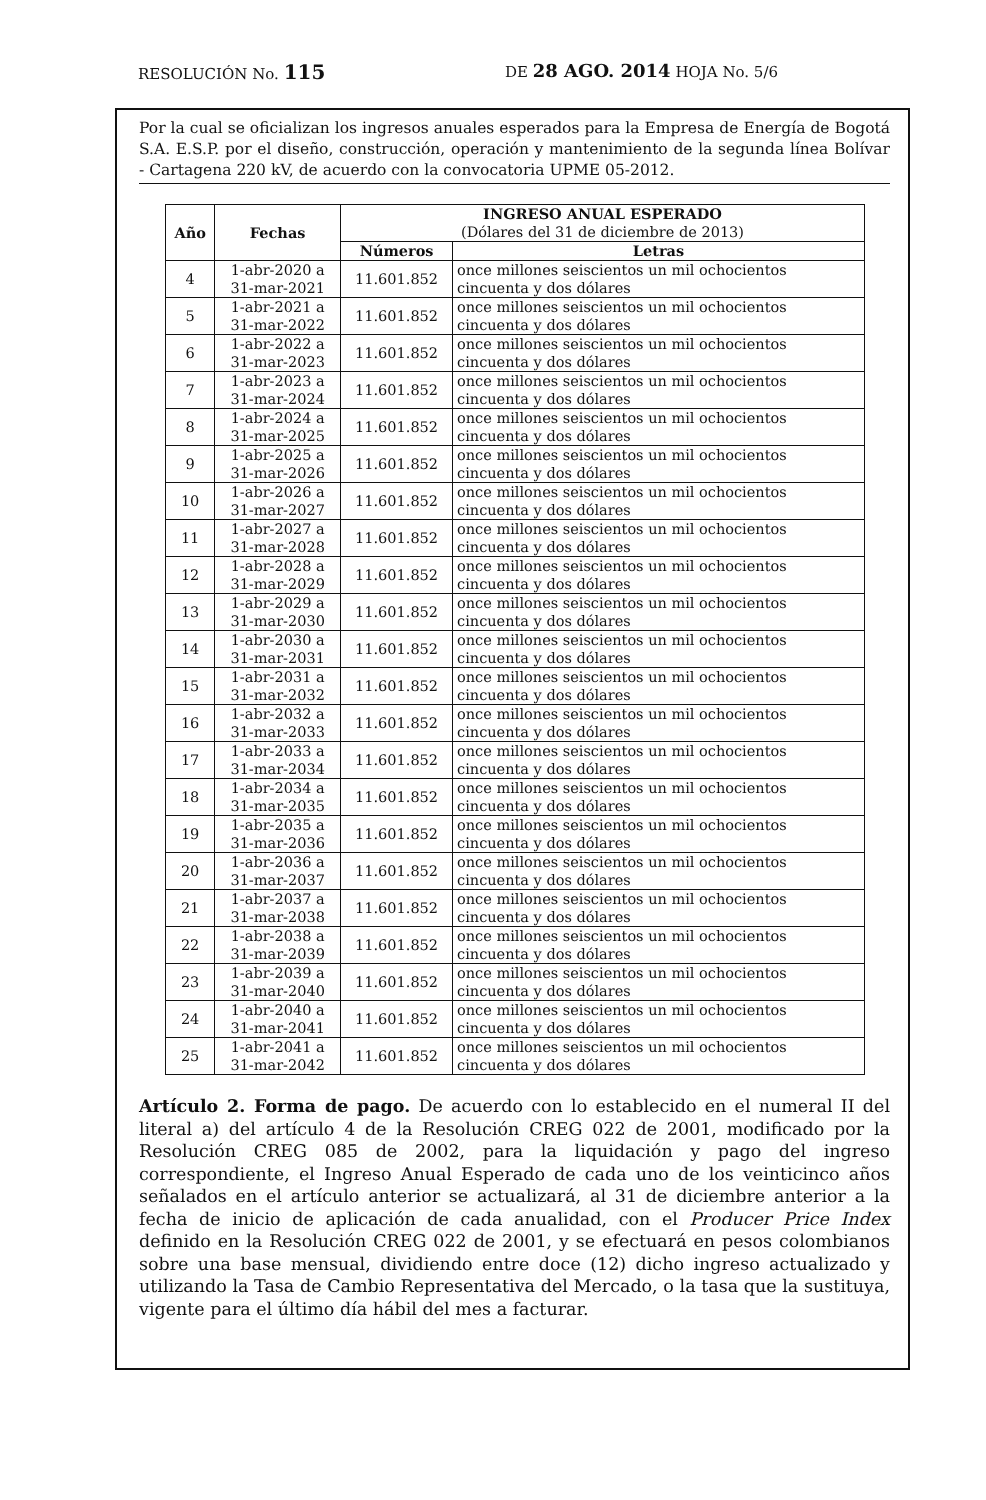RESOLUCIÓN No. 115 DE 28 AGO. 2014 HOJA No. 5/6
Por la cual se oficializan los ingresos anuales esperados para la Empresa de Energía de Bogotá S.A. E.S.P. por el diseño, construcción, operación y mantenimiento de la segunda línea Bolívar - Cartagena 220 kV, de acuerdo con la convocatoria UPME 05-2012.
| Año | Fechas | INGRESO ANUAL ESPERADO (Dólares del 31 de diciembre de 2013) | |
| --- | --- | --- | --- |
| | | Números | Letras |
| 4 | 1-abr-2020 a 31-mar-2021 | 11.601.852 | once millones seiscientos un mil ochocientos cincuenta y dos dólares |
| 5 | 1-abr-2021 a 31-mar-2022 | 11.601.852 | once millones seiscientos un mil ochocientos cincuenta y dos dólares |
| 6 | 1-abr-2022 a 31-mar-2023 | 11.601.852 | once millones seiscientos un mil ochocientos cincuenta y dos dólares |
| 7 | 1-abr-2023 a 31-mar-2024 | 11.601.852 | once millones seiscientos un mil ochocientos cincuenta y dos dólares |
| 8 | 1-abr-2024 a 31-mar-2025 | 11.601.852 | once millones seiscientos un mil ochocientos cincuenta y dos dólares |
| 9 | 1-abr-2025 a 31-mar-2026 | 11.601.852 | once millones seiscientos un mil ochocientos cincuenta y dos dólares |
| 10 | 1-abr-2026 a 31-mar-2027 | 11.601.852 | once millones seiscientos un mil ochocientos cincuenta y dos dólares |
| 11 | 1-abr-2027 a 31-mar-2028 | 11.601.852 | once millones seiscientos un mil ochocientos cincuenta y dos dólares |
| 12 | 1-abr-2028 a 31-mar-2029 | 11.601.852 | once millones seiscientos un mil ochocientos cincuenta y dos dólares |
| 13 | 1-abr-2029 a 31-mar-2030 | 11.601.852 | once millones seiscientos un mil ochocientos cincuenta y dos dólares |
| 14 | 1-abr-2030 a 31-mar-2031 | 11.601.852 | once millones seiscientos un mil ochocientos cincuenta y dos dólares |
| 15 | 1-abr-2031 a 31-mar-2032 | 11.601.852 | once millones seiscientos un mil ochocientos cincuenta y dos dólares |
| 16 | 1-abr-2032 a 31-mar-2033 | 11.601.852 | once millones seiscientos un mil ochocientos cincuenta y dos dólares |
| 17 | 1-abr-2033 a 31-mar-2034 | 11.601.852 | once millones seiscientos un mil ochocientos cincuenta y dos dólares |
| 18 | 1-abr-2034 a 31-mar-2035 | 11.601.852 | once millones seiscientos un mil ochocientos cincuenta y dos dólares |
| 19 | 1-abr-2035 a 31-mar-2036 | 11.601.852 | once millones seiscientos un mil ochocientos cincuenta y dos dólares |
| 20 | 1-abr-2036 a 31-mar-2037 | 11.601.852 | once millones seiscientos un mil ochocientos cincuenta y dos dólares |
| 21 | 1-abr-2037 a 31-mar-2038 | 11.601.852 | once millones seiscientos un mil ochocientos cincuenta y dos dólares |
| 22 | 1-abr-2038 a 31-mar-2039 | 11.601.852 | once millones seiscientos un mil ochocientos cincuenta y dos dólares |
| 23 | 1-abr-2039 a 31-mar-2040 | 11.601.852 | once millones seiscientos un mil ochocientos cincuenta y dos dólares |
| 24 | 1-abr-2040 a 31-mar-2041 | 11.601.852 | once millones seiscientos un mil ochocientos cincuenta y dos dólares |
| 25 | 1-abr-2041 a 31-mar-2042 | 11.601.852 | once millones seiscientos un mil ochocientos cincuenta y dos dólares |
Artículo 2. Forma de pago. De acuerdo con lo establecido en el numeral II del literal a) del artículo 4 de la Resolución CREG 022 de 2001, modificado por la Resolución CREG 085 de 2002, para la liquidación y pago del ingreso correspondiente, el Ingreso Anual Esperado de cada uno de los veinticinco años señalados en el artículo anterior se actualizará, al 31 de diciembre anterior a la fecha de inicio de aplicación de cada anualidad, con el Producer Price Index definido en la Resolución CREG 022 de 2001, y se efectuará en pesos colombianos sobre una base mensual, dividiendo entre doce (12) dicho ingreso actualizado y utilizando la Tasa de Cambio Representativa del Mercado, o la tasa que la sustituya, vigente para el último día hábil del mes a facturar.